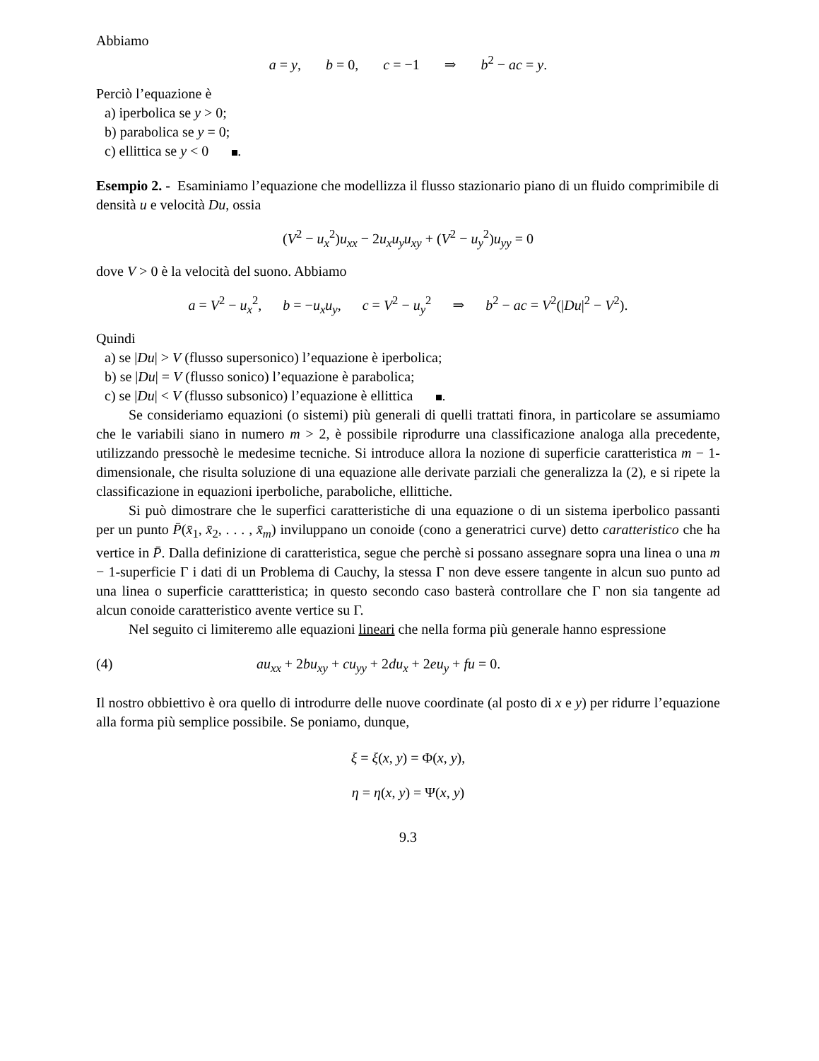Abbiamo
a = y, b = 0, c = −1 ⇒ b<sup>2</sup> − ac = y.
Perciò l’equazione è
a) iperbolica se y > 0;
b) parabolica se y = 0;
c) ellittica se y < 0 .
Esempio 2. - Esaminiamo l’equazione che modellizza il flusso stazionario piano di un fluido comprimibile di densità u e velocità Du, ossia
(V<sup>2</sup> − u<sub>x</sub><sup>2</sup>)u<sub>xx</sub> − 2u<sub>x</sub>u<sub>y</sub>u<sub>xy</sub> + (V<sup>2</sup> − u<sub>y</sub><sup>2</sup>)u<sub>yy</sub> = 0
dove V > 0 è la velocità del suono. Abbiamo
a = V<sup>2</sup> − u<sub>x</sub><sup>2</sup>, b = −u<sub>x</sub>u<sub>y</sub>, c = V<sup>2</sup> − u<sub>y</sub><sup>2</sup> ⇒ b<sup>2</sup> − ac = V<sup>2</sup>(|Du|<sup>2</sup> − V<sup>2</sup>).
Quindi
a) se |Du| > V (flusso supersonico) l’equazione è iperbolica;
b) se |Du| = V (flusso sonico) l’equazione è parabolica;
c) se |Du| < V (flusso subsonico) l’equazione è ellittica .
Se consideriamo equazioni (o sistemi) più generali di quelli trattati finora, in particolare se assumiamo che le variabili siano in numero m > 2, è possibile riprodurre una classificazione analoga alla precedente, utilizzando pressochè le medesime tecniche. Si introduce allora la nozione di superficie caratteristica m − 1-dimensionale, che risulta soluzione di una equazione alle derivate parziali che generalizza la (2), e si ripete la classificazione in equazioni iperboliche, paraboliche, ellittiche.
Si può dimostrare che le superfici caratteristiche di una equazione o di un sistema iperbolico passanti per un punto P̄(x̄<sub>1</sub>, x̄<sub>2</sub>, . . . , x̄<sub>m</sub>) inviluppano un conoide (cono a generatrici curve) detto caratteristico che ha vertice in P̄. Dalla definizione di caratteristica, segue che perchè si possano assegnare sopra una linea o una m − 1-superficie Γ i dati di un Problema di Cauchy, la stessa Γ non deve essere tangente in alcun suo punto ad una linea o superficie carattteristica; in questo secondo caso basterà controllare che Γ non sia tangente ad alcun conoide caratteristico avente vertice su Γ.
Nel seguito ci limiteremo alle equazioni lineari che nella forma più generale hanno espressione
(4) au<sub>xx</sub> + 2bu<sub>xy</sub> + cu<sub>yy</sub> + 2du<sub>x</sub> + 2eu<sub>y</sub> + fu = 0.
Il nostro obbiettivo è ora quello di introdurre delle nuove coordinate (al posto di x e y) per ridurre l’equazione alla forma più semplice possibile. Se poniamo, dunque,
ξ = ξ(x, y) = Φ(x, y),
η = η(x, y) = Ψ(x, y)
9.3